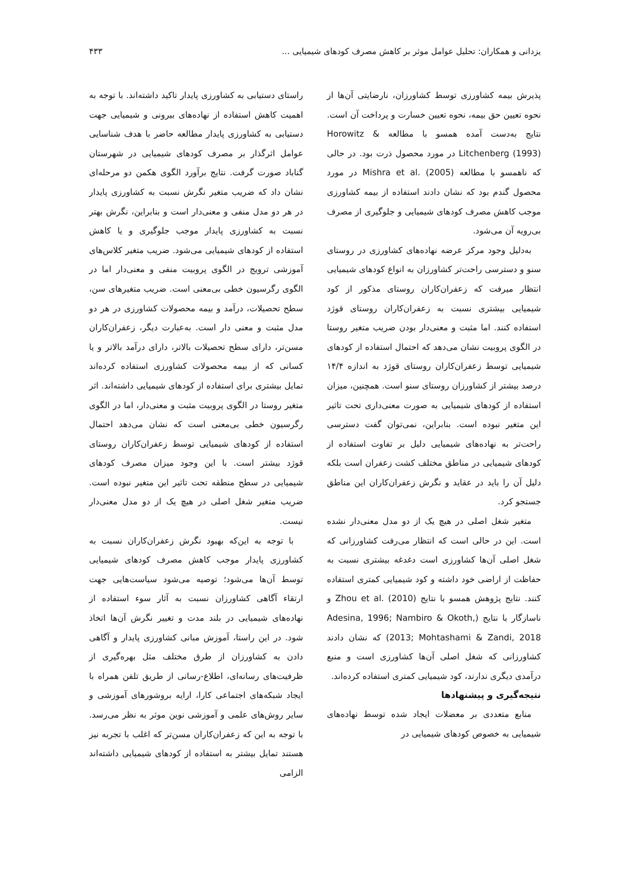یزدانی و همکاران: تحلیل عوامل موثر بر کاهش مصرف کودهای شیمیایی ... ۴۳۳
پذیرش بیمه کشاورزی توسط کشاورزان، نارضایتی آن‌ها از نحوه تعیین حق بیمه، نحوه تعیین خسارت و پرداخت آن است. نتایج به‌دست آمده همسو با مطالعه Horowitz & Litchenberg (1993) در مورد محصول ذرت بود. در حالی که ناهمسو با مطالعه Mishra et al. (2005) در مورد محصول گندم بود که نشان دادند استفاده از بیمه کشاورزی موجب کاهش مصرف کودهای شیمیایی و جلوگیری از مصرف بی‌رویه آن می‌شود.
به‌دلیل وجود مرکز عرضه نهاده‌های کشاورزی در روستای سنو و دسترسی راحت‌تر کشاورزان به انواع کودهای شیمیایی انتظار میرفت که زعفران‌کاران روستای مذکور از کود شیمیایی بیشتری نسبت به زعفران‌کاران روستای قوژد استفاده کنند. اما مثبت و معنی‌دار بودن ضریب متغیر روستا در الگوی پروبیت نشان می‌دهد که احتمال استفاده از کودهای شیمیایی توسط زعفران‌کاران روستای قوژد به اندازه ۱۴/۴ درصد بیشتر از کشاورزان روستای سنو است. همچنین، میزان استفاده از کودهای شیمیایی به صورت معنی‌داری تحت تاثیر این متغیر نبوده است. بنابراین، نمی‌توان گفت دسترسی راحت‌تر به نهاده‌های شیمیایی دلیل بر تفاوت استفاده از کودهای شیمیایی در مناطق مختلف کشت زعفران است بلکه دلیل آن را باید در عقاید و نگرش زعفران‌کاران این مناطق جستجو کرد.
متغیر شغل اصلی در هیچ یک از دو مدل معنی‌دار نشده است. این در حالی است که انتظار می‌رفت کشاورزانی که شغل اصلی آن‌ها کشاورزی است دغدغه بیشتری نسبت به حفاظت از اراضی خود داشته و کود شیمیایی کمتری استفاده کنند. نتایج پژوهش همسو با نتایج Zhou et al. (2010) و ناسازگار با نتایج (Adesina, 1996; Nambiro & Okoth, 2013; Mohtashami & Zandi, 2018) که نشان دادند کشاورزانی که شغل اصلی آن‌ها کشاورزی است و منبع درآمدی دیگری ندارند، کود شیمیایی کمتری استفاده کرده‌اند.
نتیجه‌گیری و پیشنهادها
منابع متعددی بر معضلات ایجاد شده توسط نهاده‌های شیمیایی به خصوص کودهای شیمیایی در
راستای دستیابی به کشاورزی پایدار تاکید داشته‌اند. با توجه به اهمیت کاهش استفاده از نهاده‌های بیرونی و شیمیایی جهت دستیابی به کشاورزی پایدار مطالعه حاضر با هدف شناسایی عوامل اثرگذار بر مصرف کودهای شیمیایی در شهرستان گناباد صورت گرفت. نتایج برآورد الگوی هکمن دو مرحله‌ای نشان داد که ضریب متغیر نگرش نسبت به کشاورزی پایدار در هر دو مدل منفی و معنی‌دار است و بنابراین، نگرش بهتر نسبت به کشاورزی پایدار موجب جلوگیری و یا کاهش استفاده از کودهای شیمیایی می‌شود. ضریب متغیر کلاس‌های آموزشی ترویج در الگوی پروبیت منفی و معنی‌دار اما در الگوی رگرسیون خطی بی‌معنی است. ضریب متغیرهای سن، سطح تحصیلات، درآمد و بیمه محصولات کشاورزی در هر دو مدل مثبت و معنی دار است. به‌عبارت دیگر، زعفران‌کاران مسن‌تر، دارای سطح تحصیلات بالاتر، دارای درآمد بالاتر و یا کسانی که از بیمه محصولات کشاورزی استفاده کرده‌اند تمایل بیشتری برای استفاده از کودهای شیمیایی داشته‌اند. اثر متغیر روستا در الگوی پروبیت مثبت و معنی‌دار، اما در الگوی رگرسیون خطی بی‌معنی است که نشان می‌دهد احتمال استفاده از کودهای شیمیایی توسط زعفران‌کاران روستای قوژد بیشتر است. با این وجود میزان مصرف کودهای شیمیایی در سطح منطقه تحت تاثیر این متغیر نبوده است. ضریب متغیر شغل اصلی در هیچ یک از دو مدل معنی‌دار نیست.
با توجه به این‌که بهبود نگرش زعفران‌کاران نسبت به کشاورزی پایدار موجب کاهش مصرف کودهای شیمیایی توسط آن‌ها می‌شود؛ توصیه می‌شود سیاست‌هایی جهت ارتقاء آگاهی کشاورزان نسبت به آثار سوء استفاده از نهاده‌های شیمیایی در بلند مدت و تغییر نگرش آن‌ها اتخاذ شود. در این راستا، آموزش مبانی کشاورزی پایدار و آگاهی دادن به کشاورزان از طرق مختلف مثل بهره‌گیری از ظرفیت‌های رسانه‌ای، اطلاع-رسانی از طریق تلفن همراه با ایجاد شبکه‌های اجتماعی کارا، ارایه بروشورهای آموزشی و سایر روش‌های علمی و آموزشی نوین موثر به نظر می‌رسد. با توجه به این که زعفران‌کاران مسن‌تر که اغلب با تجربه نیز هستند تمایل بیشتر به استفاده از کودهای شیمیایی داشته‌اند الزامی